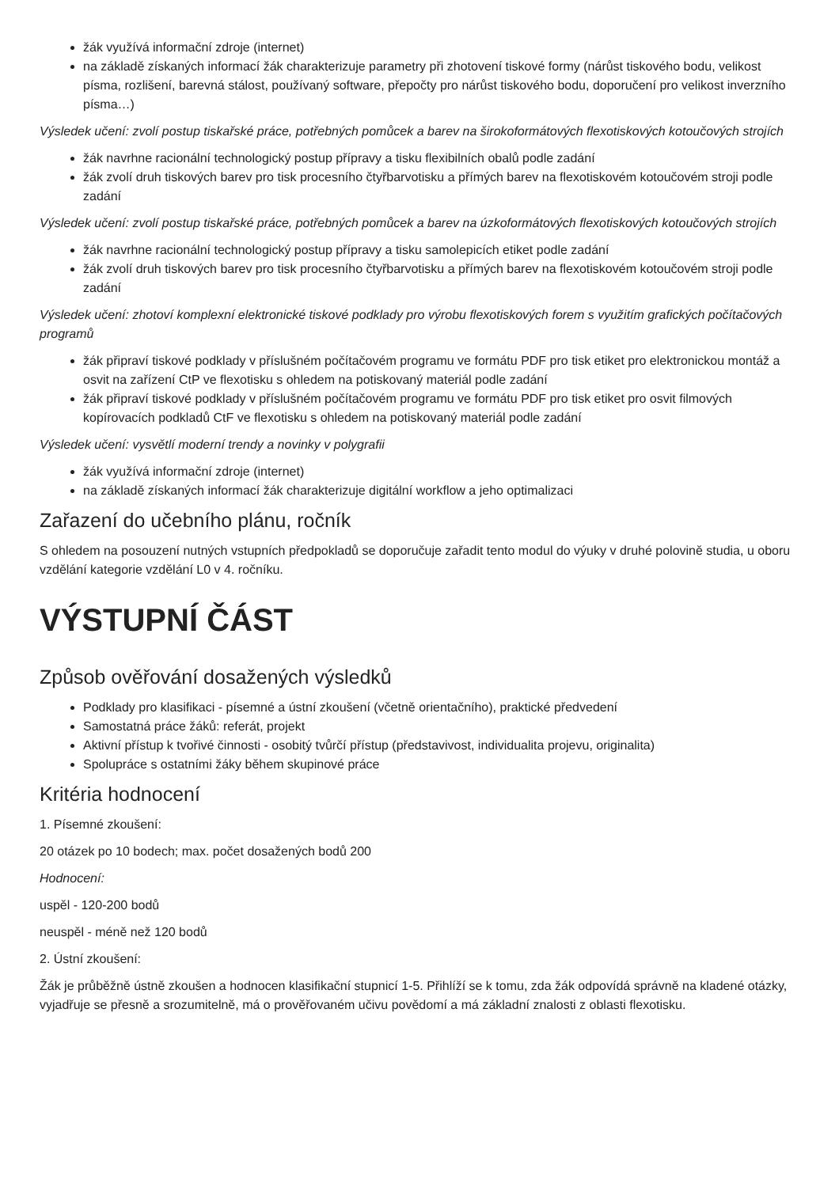žák využívá informační zdroje (internet)
na základě získaných informací žák charakterizuje parametry při zhotovení tiskové formy (nárůst tiskového bodu, velikost písma, rozlišení, barevná stálost, používaný software, přepočty pro nárůst tiskového bodu, doporučení pro velikost inverzního písma…)
Výsledek učení: zvolí postup tiskařské práce, potřebných pomůcek a barev na širokoformátových flexotiskových kotoučových strojích
žák navrhne racionální technologický postup přípravy a tisku flexibilních obalů podle zadání
žák zvolí druh tiskových barev pro tisk procesního čtyřbarvotisku a přímých barev na flexotiskovém kotoučovém stroji podle zadání
Výsledek učení: zvolí postup tiskařské práce, potřebných pomůcek a barev na úzkoformátových flexotiskových kotoučových strojích
žák navrhne racionální technologický postup přípravy a tisku samolepicích etiket podle zadání
žák zvolí druh tiskových barev pro tisk procesního čtyřbarvotisku a přímých barev na flexotiskovém kotoučovém stroji podle zadání
Výsledek učení: zhotoví komplexní elektronické tiskové podklady pro výrobu flexotiskových forem s využitím grafických počítačových programů
žák připraví tiskové podklady v příslušném počítačovém programu ve formátu PDF pro tisk etiket pro elektronickou montáž a osvit na zařízení CtP ve flexotisku s ohledem na potiskovaný materiál podle zadání
žák připraví tiskové podklady v příslušném počítačovém programu ve formátu PDF pro tisk etiket pro osvit filmových kopírovacích podkladů CtF ve flexotisku s ohledem na potiskovaný materiál podle zadání
Výsledek učení: vysvětlí moderní trendy a novinky v polygrafii
žák využívá informační zdroje (internet)
na základě získaných informací žák charakterizuje digitální workflow a jeho optimalizaci
Zařazení do učebního plánu, ročník
S ohledem na posouzení nutných vstupních předpokladů se doporučuje zařadit tento modul do výuky v druhé polovině studia, u oboru vzdělání kategorie vzdělání L0 v 4. ročníku.
VÝSTUPNÍ ČÁST
Způsob ověřování dosažených výsledků
Podklady pro klasifikaci - písemné a ústní zkoušení (včetně orientačního), praktické předvedení
Samostatná práce žáků: referát, projekt
Aktivní přístup k tvořivé činnosti - osobitý tvůrčí přístup (představivost, individualita projevu, originalita)
Spolupráce s ostatními žáky během skupinové práce
Kritéria hodnocení
1. Písemné zkoušení:
20 otázek po 10 bodech; max. počet dosažených bodů 200
Hodnocení:
uspěl - 120-200 bodů
neuspěl - méně než 120 bodů
2. Ústní zkoušení:
Žák je průběžně ústně zkoušen a hodnocen klasifikační stupnicí 1-5. Přihlíží se k tomu, zda žák odpovídá správně na kladené otázky, vyjadřuje se přesně a srozumitelně, má o prověřovaném učivu povědomí a má základní znalosti z oblasti flexotisku.